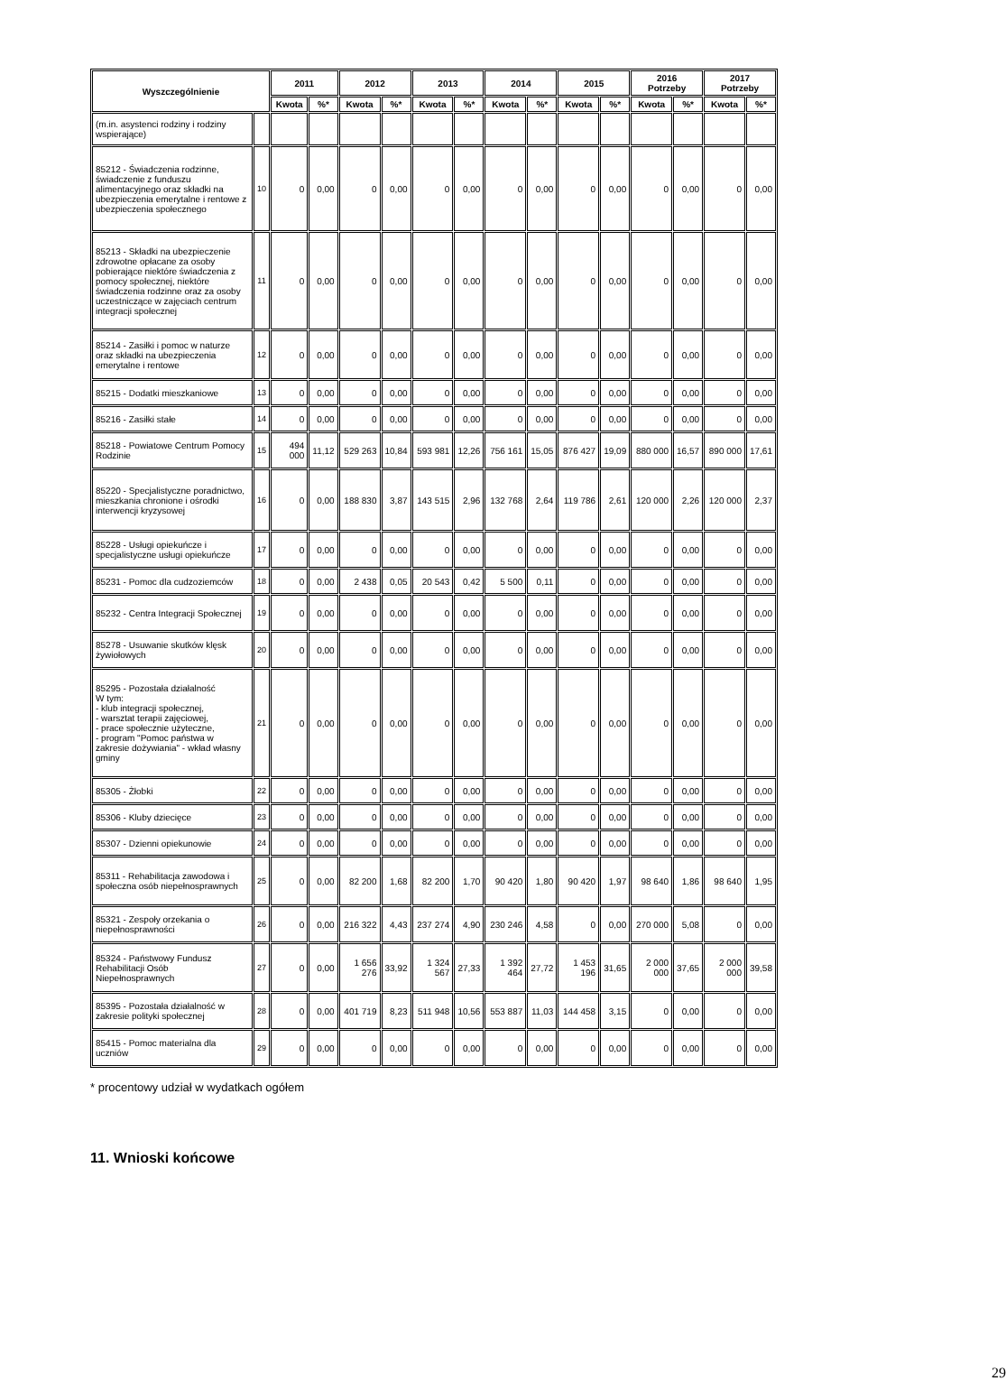| Wyszczególnienie | | 2011 | | 2012 | | 2013 | | 2014 | | 2015 | | 2016 Potrzeby | | 2017 Potrzeby | |
| --- | --- | --- | --- | --- | --- | --- | --- | --- | --- | --- | --- | --- | --- | --- | --- |
| | | Kwota | %* | Kwota | %* | Kwota | %* | Kwota | %* | Kwota | %* | Kwota | %* | Kwota | %* |
| (m.in. asystenci rodziny i rodziny wspierające) | | | | | | | | | | | | | | | |
| 85212 - Świadczenia rodzinne, świadczenie z funduszu alimentacyjnego oraz składki na ubezpieczenia emerytalne i rentowe z ubezpieczenia społecznego | 10 | 0 | 0,00 | 0 | 0,00 | 0 | 0,00 | 0 | 0,00 | 0 | 0,00 | 0 | 0,00 | 0 | 0,00 |
| 85213 - Składki na ubezpieczenie zdrowotne opłacane za osoby pobierające niektóre świadczenia z pomocy społecznej, niektóre świadczenia rodzinne oraz za osoby uczestniczące w zajęciach centrum integracji społecznej | 11 | 0 | 0,00 | 0 | 0,00 | 0 | 0,00 | 0 | 0,00 | 0 | 0,00 | 0 | 0,00 | 0 | 0,00 |
| 85214 - Zasiłki i pomoc w naturze oraz składki na ubezpieczenia emerytalne i rentowe | 12 | 0 | 0,00 | 0 | 0,00 | 0 | 0,00 | 0 | 0,00 | 0 | 0,00 | 0 | 0,00 | 0 | 0,00 |
| 85215 - Dodatki mieszkaniowe | 13 | 0 | 0,00 | 0 | 0,00 | 0 | 0,00 | 0 | 0,00 | 0 | 0,00 | 0 | 0,00 | 0 | 0,00 |
| 85216 - Zasiłki stałe | 14 | 0 | 0,00 | 0 | 0,00 | 0 | 0,00 | 0 | 0,00 | 0 | 0,00 | 0 | 0,00 | 0 | 0,00 |
| 85218 - Powiatowe Centrum Pomocy Rodzinie | 15 | 494 000 | 11,12 | 529 263 | 10,84 | 593 981 | 12,26 | 756 161 | 15,05 | 876 427 | 19,09 | 880 000 | 16,57 | 890 000 | 17,61 |
| 85220 - Specjalistyczne poradnictwo, mieszkania chronione i ośrodki interwencji kryzysowej | 16 | 0 | 0,00 | 188 830 | 3,87 | 143 515 | 2,96 | 132 768 | 2,64 | 119 786 | 2,61 | 120 000 | 2,26 | 120 000 | 2,37 |
| 85228 - Usługi opiekuńcze i specjalistyczne usługi opiekuńcze | 17 | 0 | 0,00 | 0 | 0,00 | 0 | 0,00 | 0 | 0,00 | 0 | 0,00 | 0 | 0,00 | 0 | 0,00 |
| 85231 - Pomoc dla cudzoziemców | 18 | 0 | 0,00 | 2 438 | 0,05 | 20 543 | 0,42 | 5 500 | 0,11 | 0 | 0,00 | 0 | 0,00 | 0 | 0,00 |
| 85232 - Centra Integracji Społecznej | 19 | 0 | 0,00 | 0 | 0,00 | 0 | 0,00 | 0 | 0,00 | 0 | 0,00 | 0 | 0,00 | 0 | 0,00 |
| 85278 - Usuwanie skutków klęsk żywiołowych | 20 | 0 | 0,00 | 0 | 0,00 | 0 | 0,00 | 0 | 0,00 | 0 | 0,00 | 0 | 0,00 | 0 | 0,00 |
| 85295 - Pozostała działalność W tym: - klub integracji społecznej, - warsztat terapii zajęciowej, - prace społecznie użyteczne, - program "Pomoc państwa w zakresie dożywiania" - wkład własny gminy | 21 | 0 | 0,00 | 0 | 0,00 | 0 | 0,00 | 0 | 0,00 | 0 | 0,00 | 0 | 0,00 | 0 | 0,00 |
| 85305 - Żłobki | 22 | 0 | 0,00 | 0 | 0,00 | 0 | 0,00 | 0 | 0,00 | 0 | 0,00 | 0 | 0,00 | 0 | 0,00 |
| 85306 - Kluby dziecięce | 23 | 0 | 0,00 | 0 | 0,00 | 0 | 0,00 | 0 | 0,00 | 0 | 0,00 | 0 | 0,00 | 0 | 0,00 |
| 85307 - Dzienni opiekunowie | 24 | 0 | 0,00 | 0 | 0,00 | 0 | 0,00 | 0 | 0,00 | 0 | 0,00 | 0 | 0,00 | 0 | 0,00 |
| 85311 - Rehabilitacja zawodowa i społeczna osób niepełnosprawnych | 25 | 0 | 0,00 | 82 200 | 1,68 | 82 200 | 1,70 | 90 420 | 1,80 | 90 420 | 1,97 | 98 640 | 1,86 | 98 640 | 1,95 |
| 85321 - Zespoły orzekania o niepełnosprawności | 26 | 0 | 0,00 | 216 322 | 4,43 | 237 274 | 4,90 | 230 246 | 4,58 | 0 | 0,00 | 270 000 | 5,08 | 0 | 0,00 |
| 85324 - Państwowy Fundusz Rehabilitacji Osób Niepełnosprawnych | 27 | 0 | 0,00 | 1 656 276 | 33,92 | 1 324 567 | 27,33 | 1 392 464 | 27,72 | 1 453 196 | 31,65 | 2 000 000 | 37,65 | 2 000 000 | 39,58 |
| 85395 - Pozostała działalność w zakresie polityki społecznej | 28 | 0 | 0,00 | 401 719 | 8,23 | 511 948 | 10,56 | 553 887 | 11,03 | 144 458 | 3,15 | 0 | 0,00 | 0 | 0,00 |
| 85415 - Pomoc materialna dla uczniów | 29 | 0 | 0,00 | 0 | 0,00 | 0 | 0,00 | 0 | 0,00 | 0 | 0,00 | 0 | 0,00 | 0 | 0,00 |
* procentowy udział w wydatkach ogółem
11. Wnioski końcowe
29